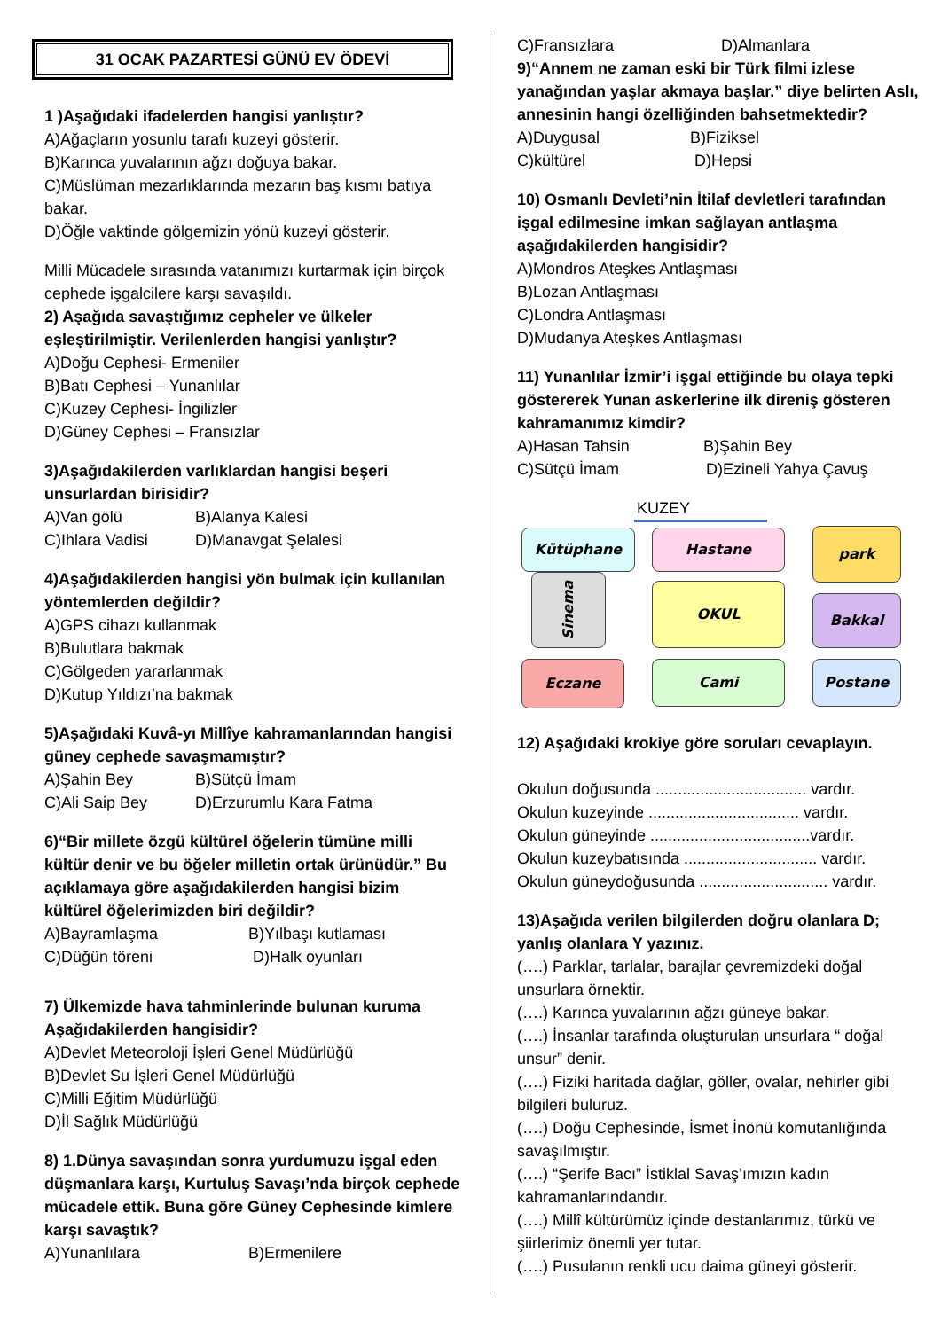31 OCAK PAZARTESİ GÜNÜ EV ÖDEVİ
1 )Aşağıdaki ifadelerden hangisi yanlıştır?
A)Ağaçların yosunlu tarafı kuzeyi gösterir.
B)Karınca yuvalarının ağzı doğuya bakar.
C)Müslüman mezarlıklarında mezarın baş kısmı batıya bakar.
D)Öğle vaktinde gölgemizin yönü kuzeyi gösterir.
Milli Mücadele sırasında vatanımızı kurtarmak için birçok cephede işgalcilere karşı savaşıldı.
2) Aşağıda savaştığımız cepheler ve ülkeler eşleştirilmiştir. Verilenlerden hangisi yanlıştır?
A)Doğu Cephesi- Ermeniler
B)Batı Cephesi – Yunanlılar
C)Kuzey Cephesi- İngilizler
D)Güney Cephesi – Fransızlar
3)Aşağıdakilerden varlıklardan hangisi beşeri unsurlardan birisidir?
A)Van gölü B)Alanya Kalesi
C)Ihlara Vadisi D)Manavgat Şelalesi
4)Aşağıdakilerden hangisi yön bulmak için kullanılan yöntemlerden değildir?
A)GPS cihazı kullanmak
B)Bulutlara bakmak
C)Gölgeden yararlanmak
D)Kutup Yıldızı’na bakmak
5)Aşağıdaki Kuvâ-yı Millîye kahramanlarından hangisi güney cephede savaşmamıştır?
A)Şahin Bey B)Sütçü İmam
C)Ali Saip Bey D)Erzurumlu Kara Fatma
6)“Bir millete özgü kültürel öğelerin tümüne milli kültür denir ve bu öğeler milletin ortak ürünüdür.” Bu açıklamaya göre aşağıdakilerden hangisi bizim kültürel öğelerimizden biri değildir?
A)Bayramlaşma B)Yılbaşı kutlaması
C)Düğün töreni D)Halk oyunları
7) Ülkemizde hava tahminlerinde bulunan kuruma Aşağıdakilerden hangisidir?
A)Devlet Meteoroloji İşleri Genel Müdürlüğü
B)Devlet Su İşleri Genel Müdürlüğü
C)Milli Eğitim Müdürlüğü
D)İl Sağlık Müdürlüğü
8) 1.Dünya savaşından sonra yurdumuzu işgal eden düşmanlara karşı, Kurtuluş Savaşı’nda birçok cephede mücadele ettik. Buna göre Güney Cephesinde kimlere karşı savaştık?
A)Yunanlılara B)Ermenilere
C)Fransızlara D)Almanlara
9)“Annem ne zaman eski bir Türk filmi izlese yanağından yaşlar akmaya başlar.” diye belirten Aslı, annesinin hangi özelliğinden bahsetmektedir?
A)Duygusal B)Fiziksel
C)kültürel D)Hepsi
10) Osmanlı Devleti’nin İtilaf devletleri tarafından işgal edilmesine imkan sağlayan antlaşma aşağıdakilerden hangisidir?
A)Mondros Ateşkes Antlaşması
B)Lozan Antlaşması
C)Londra Antlaşması
D)Mudanya Ateşkes Antlaşması
11) Yunanlılar İzmir’i işgal ettiğinde bu olaya tepki göstererek Yunan askerlerine ilk direniş gösteren kahramanımız kimdir?
A)Hasan Tahsin B)Şahin Bey
C)Sütçü İmam D)Ezineli Yahya Çavuş
KUZEY
Kütüphane Hastane park
Sinema
OKUL
Bakkal
Eczane Cami Postane
12) Aşağıdaki krokiye göre soruları cevaplayın.
Okulun doğusunda .................................. vardır.
Okulun kuzeyinde .................................. vardır.
Okulun güneyinde ....................................vardır.
Okulun kuzeybatısında .............................. vardır.
Okulun güneydoğusunda ............................. vardır.
13)Aşağıda verilen bilgilerden doğru olanlara D; yanlış olanlara Y yazınız.
(….) Parklar, tarlalar, barajlar çevremizdeki doğal unsurlara örnektir.
(….) Karınca yuvalarının ağzı güneye bakar.
(….) İnsanlar tarafında oluşturulan unsurlara “ doğal unsur” denir.
(….) Fiziki haritada dağlar, göller, ovalar, nehirler gibi bilgileri buluruz.
(….) Doğu Cephesinde, İsmet İnönü komutanlığında savaşılmıştır.
(….) “Şerife Bacı” İstiklal Savaş’ımızın kadın kahramanlarındandır.
(….) Millî kültürümüz içinde destanlarımız, türkü ve şiirlerimiz önemli yer tutar.
(….) Pusulanın renkli ucu daima güneyi gösterir.